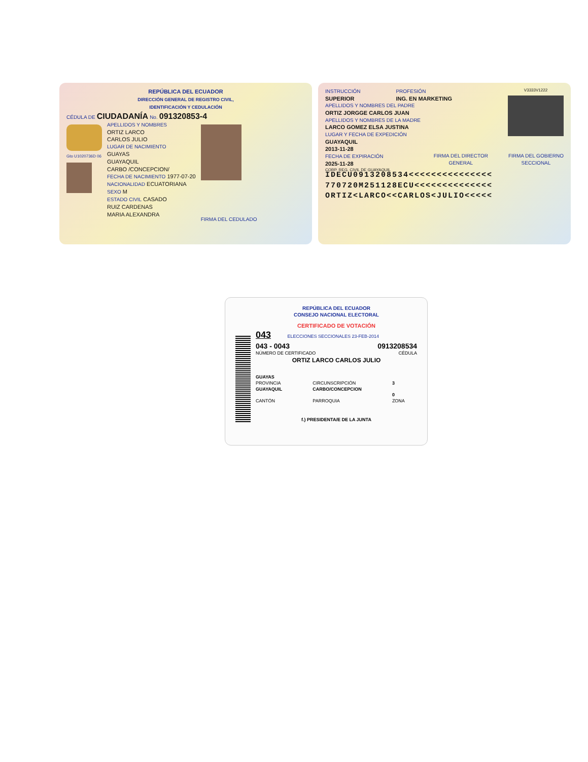REPÚBLICA DEL ECUADOR
DIRECCIÓN GENERAL DE REGISTRO CIVIL,
IDENTIFICACIÓN Y CEDULACIÓN
CÉDULA DE CIUDADANÍA No. 091320853-4
Gto U1020736D 06
APELLIDOS Y NOMBRES
ORTIZ LARCO
CARLOS JULIO
LUGAR DE NACIMIENTO
GUAYAS
GUAYAQUIL
CARBO /CONCEPCION/
FECHA DE NACIMIENTO 1977-07-20
NACIONALIDAD ECUATORIANA
SEXO M
ESTADO CIVIL CASADO
RUIZ CARDENAS
MARIA ALEXANDRA
FIRMA DEL CEDULADO
INSTRUCCIÓN
SUPERIOR
PROFESIÓN
ING. EN MARKETING
APELLIDOS Y NOMBRES DEL PADRE
ORTIZ JORGGE CARLOS JUAN
APELLIDOS Y NOMBRES DE LA MADRE
LARCO GOMEZ ELSA JUSTINA
LUGAR Y FECHA DE EXPEDICIÓN
GUAYAQUIL
2013-11-28
FECHA DE EXPIRACIÓN
2025-11-28
CORP. REG. CIVIL DE GUAYAQUIL
V3333V1222
FIRMA DEL DIRECTOR
GENERAL
FIRMA DEL GOBIERNO
SECCIONAL
IDECU0913208534<<<<<<<<<<<<<<<
770720M251128ECU<<<<<<<<<<<<<<
ORTIZ<LARCO<<CARLOS<JULIO<<<<<
REPÚBLICA DEL ECUADOR
CONSEJO NACIONAL ELECTORAL
CERTIFICADO DE VOTACIÓN
043 ELECCIONES SECCIONALES 23-FEB-2014
043 - 0043 0913208534
NÚMERO DE CERTIFICADO CÉDULA
ORTIZ LARCO CARLOS JULIO
GUAYAS
PROVINCIA
GUAYAQUIL
CANTÓN
CIRCUNSCRIPCIÓN
CARBO/CONCEPCION
PARROQUIA
3
0
ZONA
f.) PRESIDENTA/E DE LA JUNTA